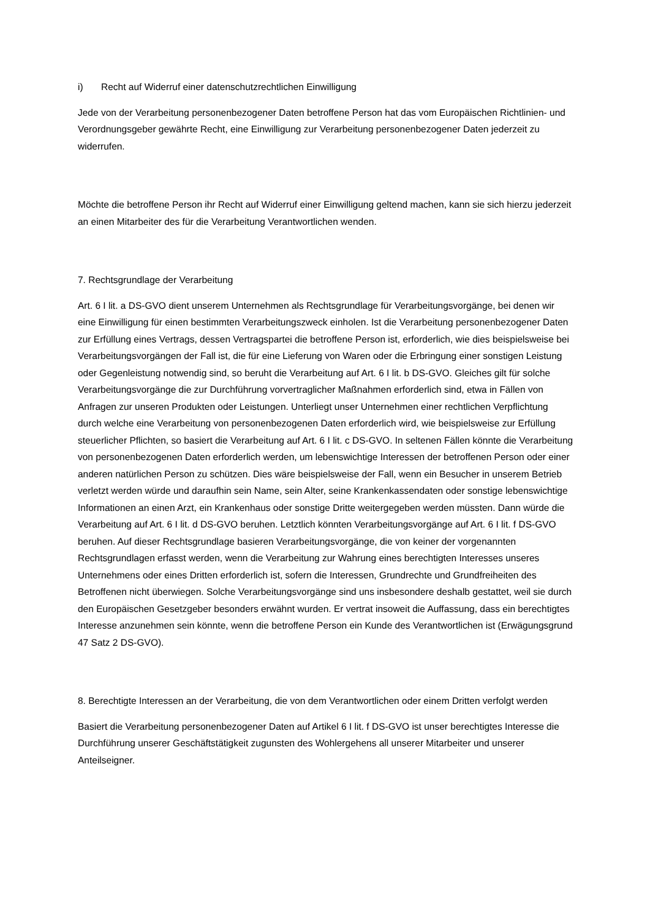i) Recht auf Widerruf einer datenschutzrechtlichen Einwilligung
Jede von der Verarbeitung personenbezogener Daten betroffene Person hat das vom Europäischen Richtlinien- und Verordnungsgeber gewährte Recht, eine Einwilligung zur Verarbeitung personenbezogener Daten jederzeit zu widerrufen.
Möchte die betroffene Person ihr Recht auf Widerruf einer Einwilligung geltend machen, kann sie sich hierzu jederzeit an einen Mitarbeiter des für die Verarbeitung Verantwortlichen wenden.
7. Rechtsgrundlage der Verarbeitung
Art. 6 I lit. a DS-GVO dient unserem Unternehmen als Rechtsgrundlage für Verarbeitungsvorgänge, bei denen wir eine Einwilligung für einen bestimmten Verarbeitungszweck einholen. Ist die Verarbeitung personenbezogener Daten zur Erfüllung eines Vertrags, dessen Vertragspartei die betroffene Person ist, erforderlich, wie dies beispielsweise bei Verarbeitungsvorgängen der Fall ist, die für eine Lieferung von Waren oder die Erbringung einer sonstigen Leistung oder Gegenleistung notwendig sind, so beruht die Verarbeitung auf Art. 6 I lit. b DS-GVO. Gleiches gilt für solche Verarbeitungsvorgänge die zur Durchführung vorvertraglicher Maßnahmen erforderlich sind, etwa in Fällen von Anfragen zur unseren Produkten oder Leistungen. Unterliegt unser Unternehmen einer rechtlichen Verpflichtung durch welche eine Verarbeitung von personenbezogenen Daten erforderlich wird, wie beispielsweise zur Erfüllung steuerlicher Pflichten, so basiert die Verarbeitung auf Art. 6 I lit. c DS-GVO. In seltenen Fällen könnte die Verarbeitung von personenbezogenen Daten erforderlich werden, um lebenswichtige Interessen der betroffenen Person oder einer anderen natürlichen Person zu schützen. Dies wäre beispielsweise der Fall, wenn ein Besucher in unserem Betrieb verletzt werden würde und daraufhin sein Name, sein Alter, seine Krankenkassendaten oder sonstige lebenswichtige Informationen an einen Arzt, ein Krankenhaus oder sonstige Dritte weitergegeben werden müssten. Dann würde die Verarbeitung auf Art. 6 I lit. d DS-GVO beruhen. Letztlich könnten Verarbeitungsvorgänge auf Art. 6 I lit. f DS-GVO beruhen. Auf dieser Rechtsgrundlage basieren Verarbeitungsvorgänge, die von keiner der vorgenannten Rechtsgrundlagen erfasst werden, wenn die Verarbeitung zur Wahrung eines berechtigten Interesses unseres Unternehmens oder eines Dritten erforderlich ist, sofern die Interessen, Grundrechte und Grundfreiheiten des Betroffenen nicht überwiegen. Solche Verarbeitungsvorgänge sind uns insbesondere deshalb gestattet, weil sie durch den Europäischen Gesetzgeber besonders erwähnt wurden. Er vertrat insoweit die Auffassung, dass ein berechtigtes Interesse anzunehmen sein könnte, wenn die betroffene Person ein Kunde des Verantwortlichen ist (Erwägungsgrund 47 Satz 2 DS-GVO).
8. Berechtigte Interessen an der Verarbeitung, die von dem Verantwortlichen oder einem Dritten verfolgt werden
Basiert die Verarbeitung personenbezogener Daten auf Artikel 6 I lit. f DS-GVO ist unser berechtigtes Interesse die Durchführung unserer Geschäftstätigkeit zugunsten des Wohlergehens all unserer Mitarbeiter und unserer Anteilseigner.